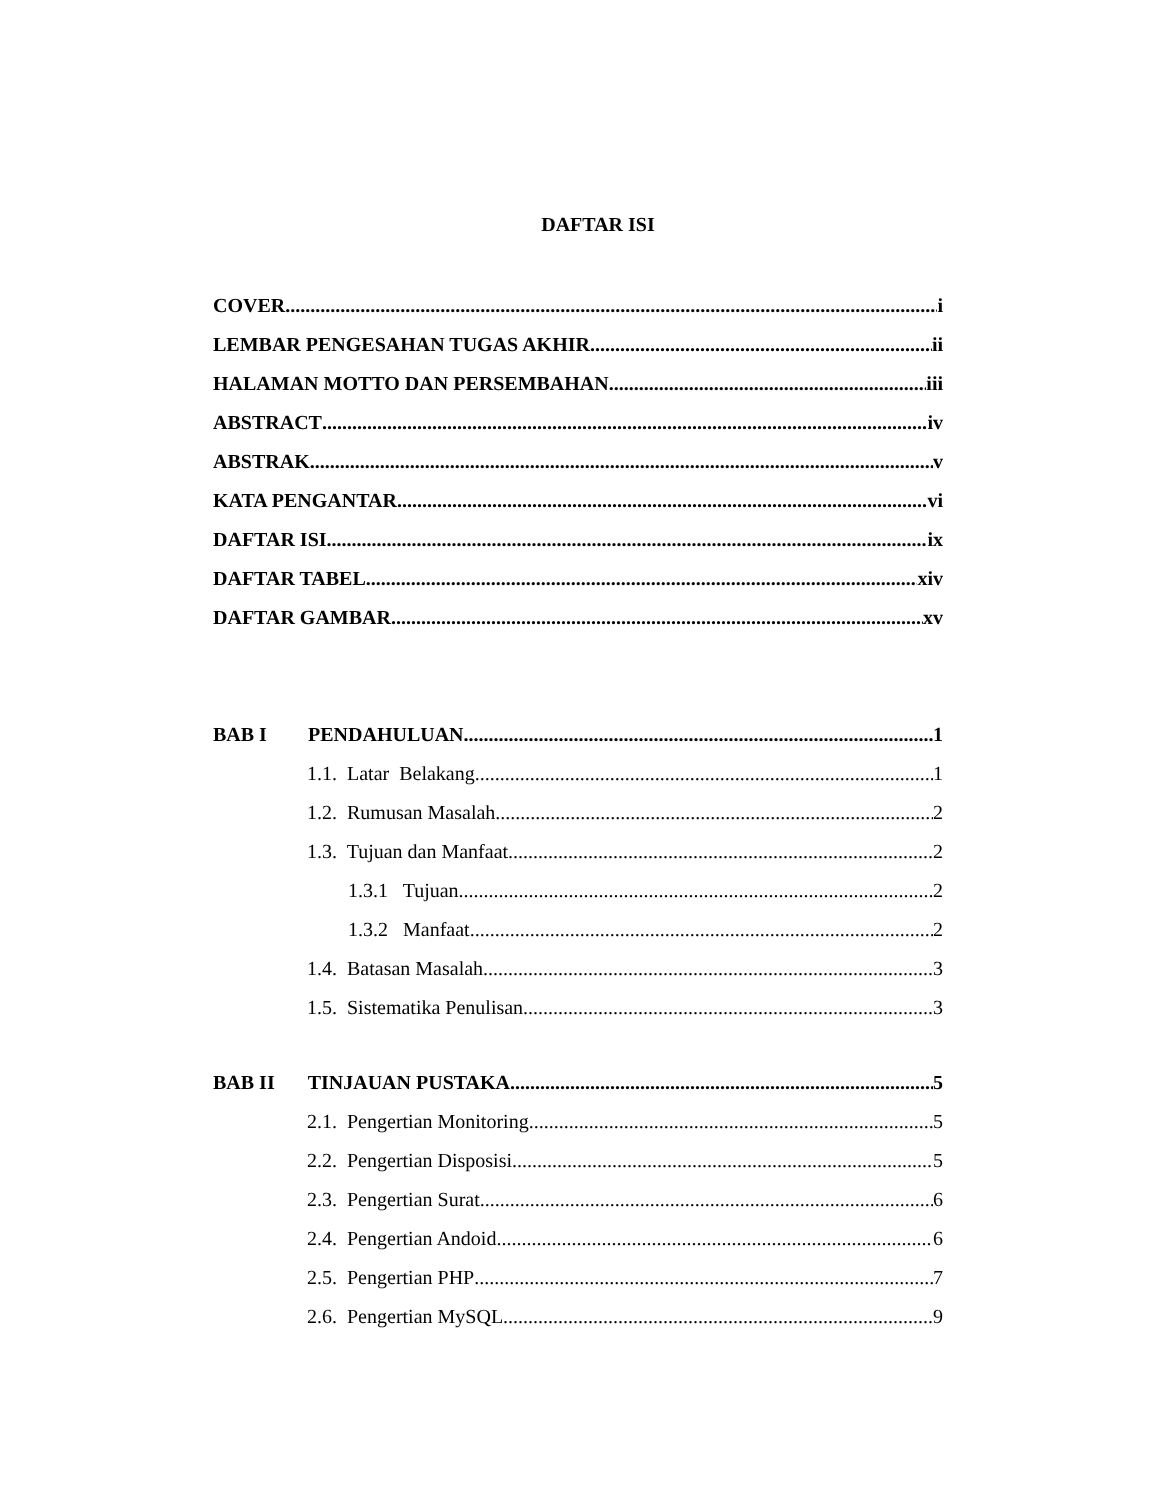DAFTAR ISI
COVER i
LEMBAR PENGESAHAN TUGAS AKHIR ii
HALAMAN MOTTO DAN PERSEMBAHAN iii
ABSTRACT iv
ABSTRAK v
KATA PENGANTAR vi
DAFTAR ISI ix
DAFTAR TABEL xiv
DAFTAR GAMBAR xv
BAB I PENDAHULUAN 1
1.1. Latar Belakang 1
1.2. Rumusan Masalah 2
1.3. Tujuan dan Manfaat 2
1.3.1 Tujuan 2
1.3.2 Manfaat 2
1.4. Batasan Masalah 3
1.5. Sistematika Penulisan 3
BAB II TINJAUAN PUSTAKA 5
2.1. Pengertian Monitoring 5
2.2. Pengertian Disposisi 5
2.3. Pengertian Surat 6
2.4. Pengertian Andoid 6
2.5. Pengertian PHP 7
2.6. Pengertian MySQL 9